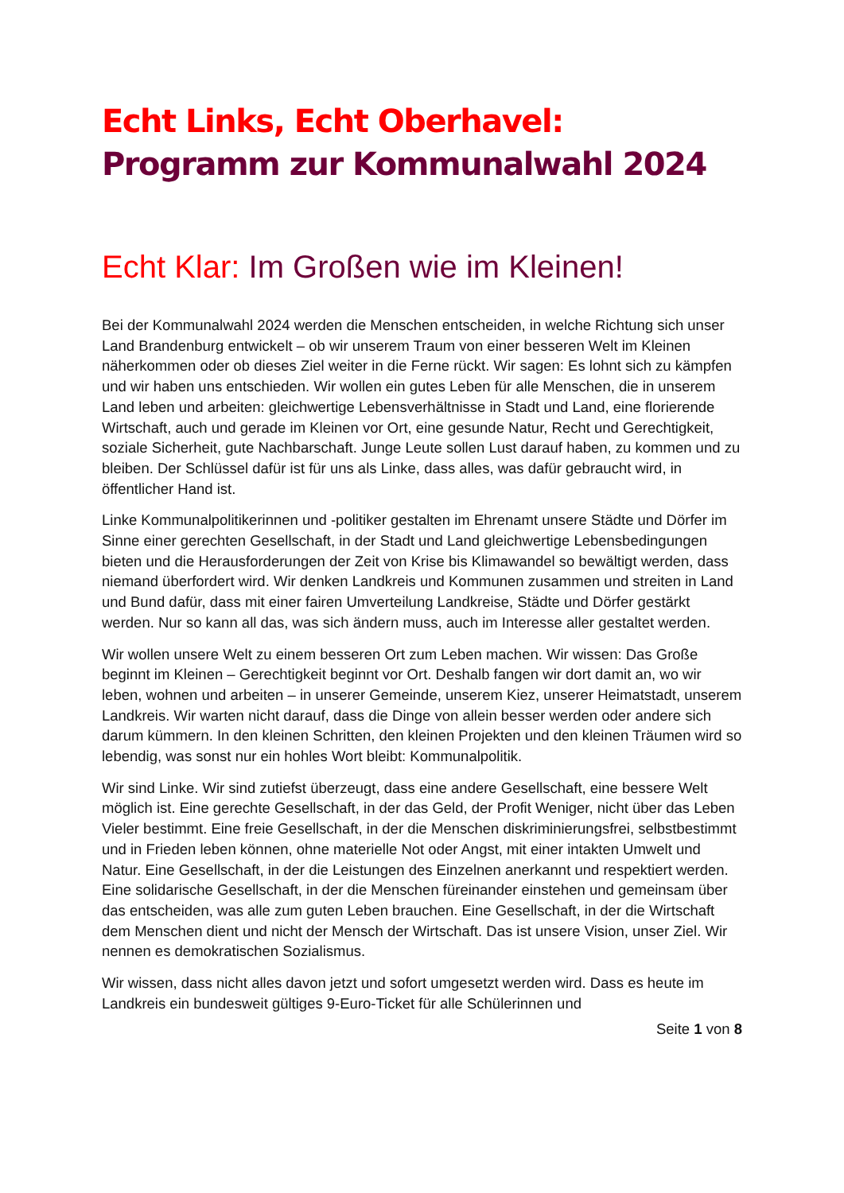Echt Links, Echt Oberhavel:
Programm zur Kommunalwahl 2024
Echt Klar: Im Großen wie im Kleinen!
Bei der Kommunalwahl 2024 werden die Menschen entscheiden, in welche Richtung sich unser Land Brandenburg entwickelt – ob wir unserem Traum von einer besseren Welt im Kleinen näherkommen oder ob dieses Ziel weiter in die Ferne rückt. Wir sagen: Es lohnt sich zu kämpfen und wir haben uns entschieden. Wir wollen ein gutes Leben für alle Menschen, die in unserem Land leben und arbeiten: gleichwertige Lebensverhältnisse in Stadt und Land, eine florierende Wirtschaft, auch und gerade im Kleinen vor Ort, eine gesunde Natur, Recht und Gerechtigkeit, soziale Sicherheit, gute Nachbarschaft. Junge Leute sollen Lust darauf haben, zu kommen und zu bleiben. Der Schlüssel dafür ist für uns als Linke, dass alles, was dafür gebraucht wird, in öffentlicher Hand ist.
Linke Kommunalpolitikerinnen und -politiker gestalten im Ehrenamt unsere Städte und Dörfer im Sinne einer gerechten Gesellschaft, in der Stadt und Land gleichwertige Lebensbedingungen bieten und die Herausforderungen der Zeit von Krise bis Klimawandel so bewältigt werden, dass niemand überfordert wird. Wir denken Landkreis und Kommunen zusammen und streiten in Land und Bund dafür, dass mit einer fairen Umverteilung Landkreise, Städte und Dörfer gestärkt werden. Nur so kann all das, was sich ändern muss, auch im Interesse aller gestaltet werden.
Wir wollen unsere Welt zu einem besseren Ort zum Leben machen. Wir wissen: Das Große beginnt im Kleinen – Gerechtigkeit beginnt vor Ort. Deshalb fangen wir dort damit an, wo wir leben, wohnen und arbeiten – in unserer Gemeinde, unserem Kiez, unserer Heimatstadt, unserem Landkreis. Wir warten nicht darauf, dass die Dinge von allein besser werden oder andere sich darum kümmern. In den kleinen Schritten, den kleinen Projekten und den kleinen Träumen wird so lebendig, was sonst nur ein hohles Wort bleibt: Kommunalpolitik.
Wir sind Linke. Wir sind zutiefst überzeugt, dass eine andere Gesellschaft, eine bessere Welt möglich ist. Eine gerechte Gesellschaft, in der das Geld, der Profit Weniger, nicht über das Leben Vieler bestimmt. Eine freie Gesellschaft, in der die Menschen diskriminierungsfrei, selbstbestimmt und in Frieden leben können, ohne materielle Not oder Angst, mit einer intakten Umwelt und Natur. Eine Gesellschaft, in der die Leistungen des Einzelnen anerkannt und respektiert werden. Eine solidarische Gesellschaft, in der die Menschen füreinander einstehen und gemeinsam über das entscheiden, was alle zum guten Leben brauchen. Eine Gesellschaft, in der die Wirtschaft dem Menschen dient und nicht der Mensch der Wirtschaft. Das ist unsere Vision, unser Ziel. Wir nennen es demokratischen Sozialismus.
Wir wissen, dass nicht alles davon jetzt und sofort umgesetzt werden wird. Dass es heute im Landkreis ein bundesweit gültiges 9-Euro-Ticket für alle Schülerinnen und
Seite 1 von 8